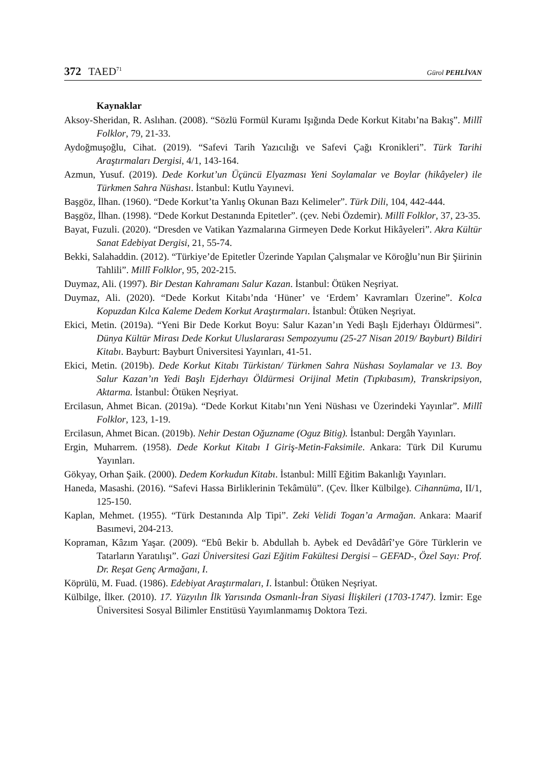372 TAED<sup>71</sup>
Gürol PEHLİVAN
Kaynaklar
Aksoy-Sheridan, R. Aslıhan. (2008). “Sözlü Formül Kuramı Işığında Dede Korkut Kitabı’na Bakış”. Millî Folklor, 79, 21-33.
Aydoğmuşoğlu, Cihat. (2019). “Safevi Tarih Yazıcılığı ve Safevi Çağı Kronikleri”. Türk Tarihi Araştırmaları Dergisi, 4/1, 143-164.
Azmun, Yusuf. (2019). Dede Korkut’un Üçüncü Elyazması Yeni Soylamalar ve Boylar (hikâyeler) ile Türkmen Sahra Nüshası. İstanbul: Kutlu Yayınevi.
Başgöz, İlhan. (1960). “Dede Korkut’ta Yanlış Okunan Bazı Kelimeler”. Türk Dili, 104, 442-444.
Başgöz, İlhan. (1998). “Dede Korkut Destanında Epitetler”. (çev. Nebi Özdemir). Millî Folklor, 37, 23-35.
Bayat, Fuzuli. (2020). “Dresden ve Vatikan Yazmalarına Girmeyen Dede Korkut Hikâyeleri”. Akra Kültür Sanat Edebiyat Dergisi, 21, 55-74.
Bekki, Salahaddin. (2012). “Türkiye’de Epitetler Üzerinde Yapılan Çalışmalar ve Köroğlu’nun Bir Şiirinin Tahlili”. Millî Folklor, 95, 202-215.
Duymaz, Ali. (1997). Bir Destan Kahramanı Salur Kazan. İstanbul: Ötüken Neşriyat.
Duymaz, Ali. (2020). “Dede Korkut Kitabı’nda ‘Hüner’ ve ‘Erdem’ Kavramları Üzerine”. Kolca Kopuzdan Kılca Kaleme Dedem Korkut Araştırmaları. İstanbul: Ötüken Neşriyat.
Ekici, Metin. (2019a). “Yeni Bir Dede Korkut Boyu: Salur Kazan’ın Yedi Başlı Ejderhayı Öldürmesi”. Dünya Kültür Mirası Dede Korkut Uluslararası Sempozyumu (25-27 Nisan 2019/ Bayburt) Bildiri Kitabı. Bayburt: Bayburt Üniversitesi Yayınları, 41-51.
Ekici, Metin. (2019b). Dede Korkut Kitabı Türkistan/ Türkmen Sahra Nüshası Soylamalar ve 13. Boy Salur Kazan’ın Yedi Başlı Ejderhayı Öldürmesi Orijinal Metin (Tıpkıbasım), Transkripsiyon, Aktarma. İstanbul: Ötüken Neşriyat.
Ercilasun, Ahmet Bican. (2019a). “Dede Korkut Kitabı’nın Yeni Nüshası ve Üzerindeki Yayınlar”. Millî Folklor, 123, 1-19.
Ercilasun, Ahmet Bican. (2019b). Nehir Destan Oğuzname (Oguz Bitig). İstanbul: Dergâh Yayınları.
Ergin, Muharrem. (1958). Dede Korkut Kitabı I Giriş-Metin-Faksimile. Ankara: Türk Dil Kurumu Yayınları.
Gökyay, Orhan Şaik. (2000). Dedem Korkudun Kitabı. İstanbul: Millî Eğitim Bakanlığı Yayınları.
Haneda, Masashi. (2016). “Safevi Hassa Birliklerinin Tekâmülü”. (Çev. İlker Külbilge). Cihannüma, II/1, 125-150.
Kaplan, Mehmet. (1955). “Türk Destanında Alp Tipi”. Zeki Velidi Togan’a Armağan. Ankara: Maarif Basımevi, 204-213.
Kopraman, Kâzım Yaşar. (2009). “Ebû Bekir b. Abdullah b. Aybek ed Devâdârî’ye Göre Türklerin ve Tatarların Yaratılışı”. Gazi Üniversitesi Gazi Eğitim Fakültesi Dergisi – GEFAD-, Özel Sayı: Prof. Dr. Reşat Genç Armağanı, I.
Köprülü, M. Fuad. (1986). Edebiyat Araştırmaları, I. İstanbul: Ötüken Neşriyat.
Külbilge, İlker. (2010). 17. Yüzyılın İlk Yarısında Osmanlı-İran Siyasi İlişkileri (1703-1747). İzmir: Ege Üniversitesi Sosyal Bilimler Enstitüsü Yayımlanmamış Doktora Tezi.